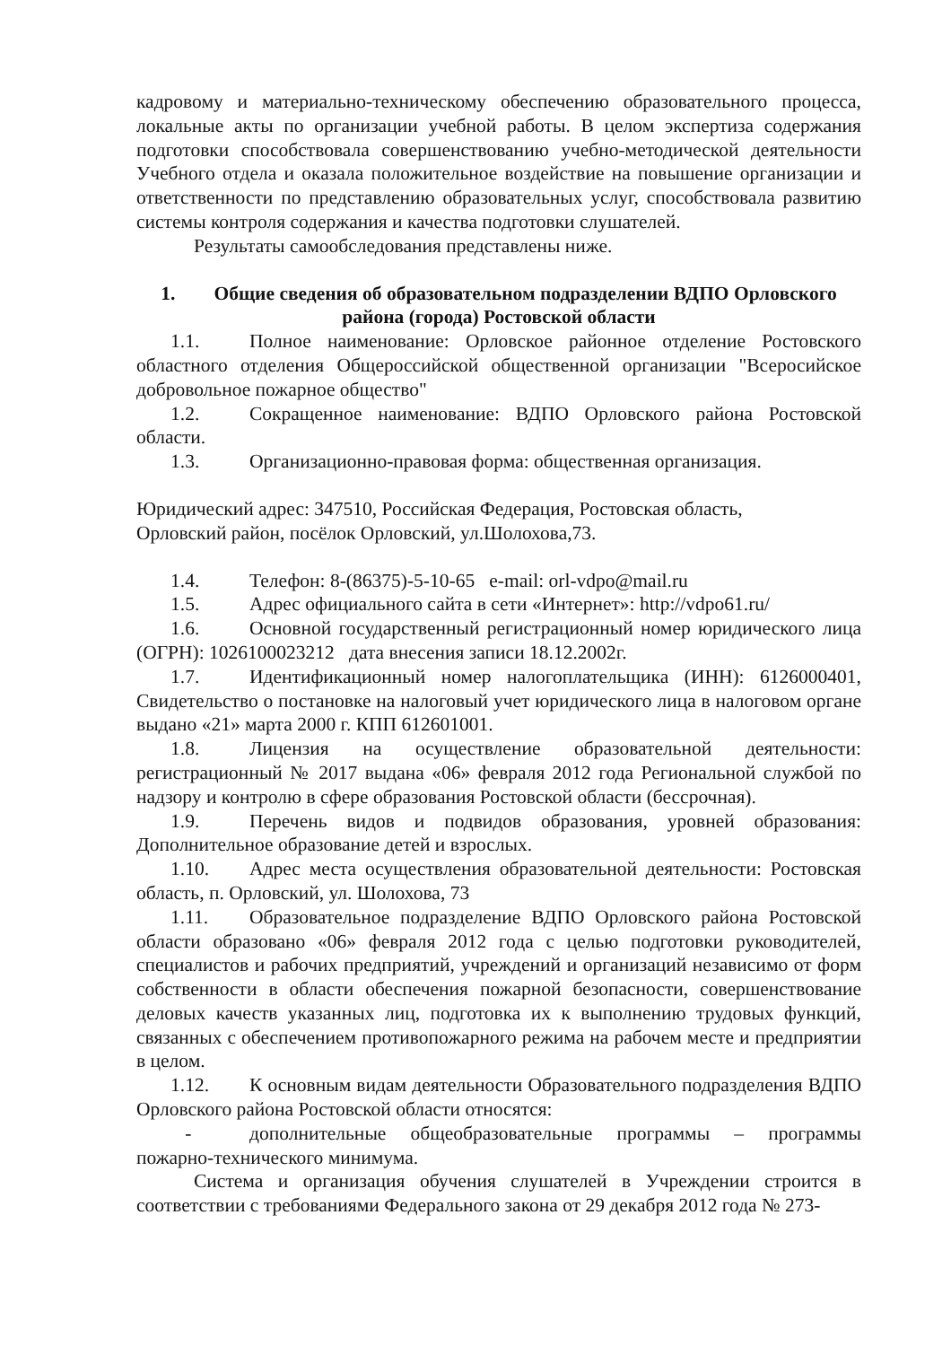кадровому и материально-техническому обеспечению образовательного процесса, локальные акты по организации учебной работы. В целом экспертиза содержания подготовки способствовала совершенствованию учебно-методической деятельности Учебного отдела и оказала положительное воздействие на повышение организации и ответственности по представлению образовательных услуг, способствовала развитию системы контроля содержания и качества подготовки слушателей.
Результаты самообследования представлены ниже.
1. Общие сведения об образовательном подразделении ВДПО Орловского района (города) Ростовской области
1.1. Полное наименование: Орловское районное отделение Ростовского областного отделения Общероссийской общественной организации "Всеросийское добровольное пожарное общество"
1.2. Сокращенное наименование: ВДПО Орловского района Ростовской области.
1.3. Организационно-правовая форма: общественная организация.
Юридический адрес: 347510, Российская Федерация, Ростовская область,
Орловский район, посёлок Орловский, ул.Шолохова,73.
1.4. Телефон: 8-(86375)-5-10-65 e-mail: orl-vdpo@mail.ru
1.5. Адрес официального сайта в сети «Интернет»: http://vdpo61.ru/
1.6. Основной государственный регистрационный номер юридического лица (ОГРН): 1026100023212 дата внесения записи 18.12.2002г.
1.7. Идентификационный номер налогоплательщика (ИНН): 6126000401, Свидетельство о постановке на налоговый учет юридического лица в налоговом органе выдано «21» марта 2000 г. КПП 612601001.
1.8. Лицензия на осуществление образовательной деятельности: регистрационный № 2017 выдана «06» февраля 2012 года Региональной службой по надзору и контролю в сфере образования Ростовской области (бессрочная).
1.9. Перечень видов и подвидов образования, уровней образования: Дополнительное образование детей и взрослых.
1.10. Адрес места осуществления образовательной деятельности: Ростовская область, п. Орловский, ул. Шолохова, 73
1.11. Образовательное подразделение ВДПО Орловского района Ростовской области образовано «06» февраля 2012 года с целью подготовки руководителей, специалистов и рабочих предприятий, учреждений и организаций независимо от форм собственности в области обеспечения пожарной безопасности, совершенствование деловых качеств указанных лиц, подготовка их к выполнению трудовых функций, связанных с обеспечением противопожарного режима на рабочем месте и предприятии в целом.
1.12. К основным видам деятельности Образовательного подразделения ВДПО Орловского района Ростовской области относятся:
- дополнительные общеобразовательные программы – программы пожарно-технического минимума.
Система и организация обучения слушателей в Учреждении строится в соответствии с требованиями Федерального закона от 29 декабря 2012 года № 273-